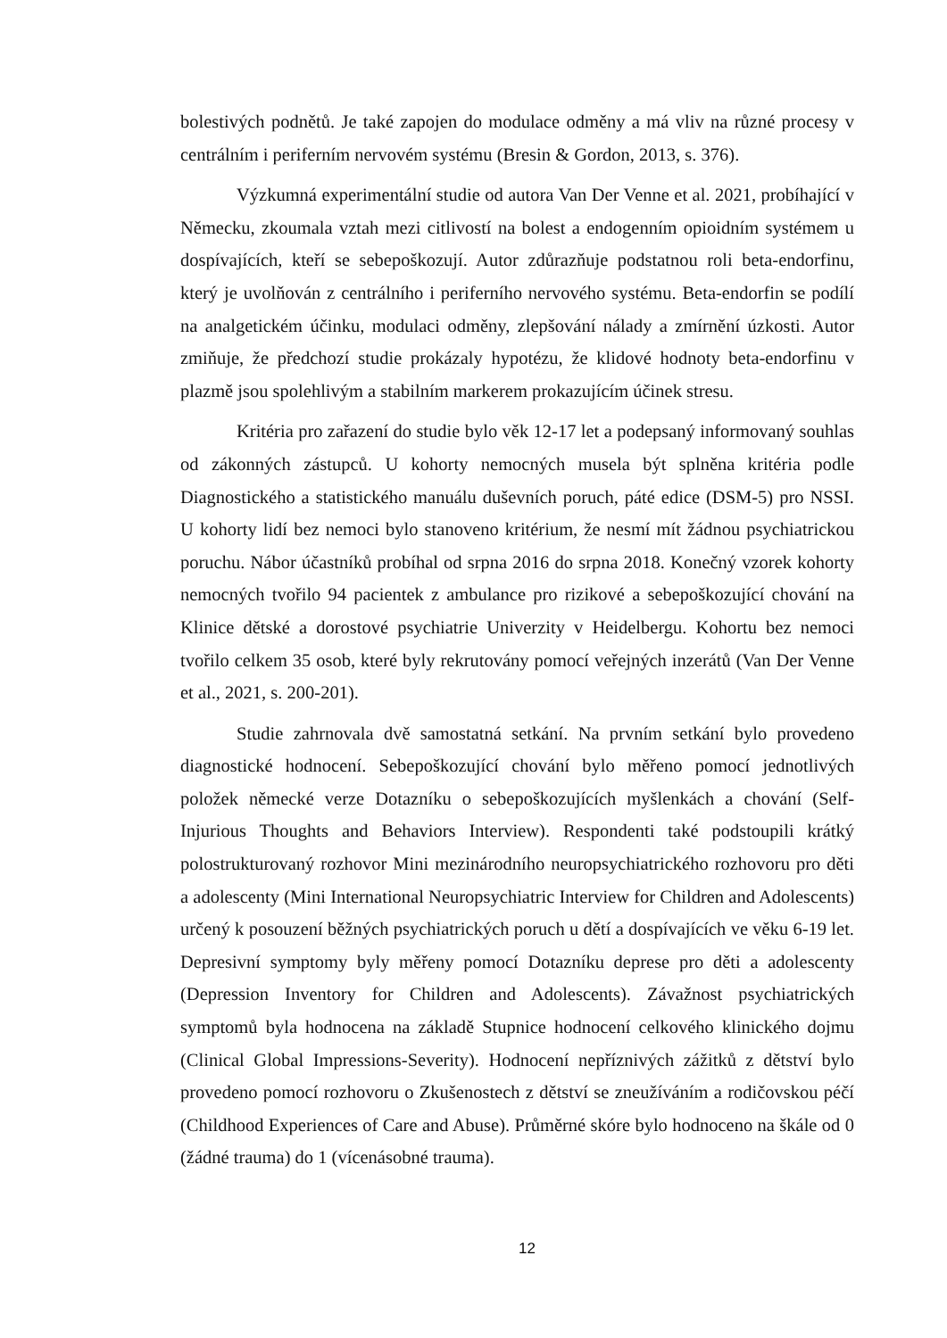bolestivých podnětů. Je také zapojen do modulace odměny a má vliv na různé procesy v centrálním i periferním nervovém systému (Bresin & Gordon, 2013, s. 376).
Výzkumná experimentální studie od autora Van Der Venne et al. 2021, probíhající v Německu, zkoumala vztah mezi citlivostí na bolest a endogenním opioidním systémem u dospívajících, kteří se sebepoškozují. Autor zdůrazňuje podstatnou roli beta-endorfinu, který je uvolňován z centrálního i periferního nervového systému. Beta-endorfin se podílí na analgetickém účinku, modulaci odměny, zlepšování nálady a zmírnění úzkosti. Autor zmiňuje, že předchozí studie prokázaly hypotézu, že klidové hodnoty beta-endorfinu v plazmě jsou spolehlivým a stabilním markerem prokazujícím účinek stresu.
Kritéria pro zařazení do studie bylo věk 12-17 let a podepsaný informovaný souhlas od zákonných zástupců. U kohorty nemocných musela být splněna kritéria podle Diagnostického a statistického manuálu duševních poruch, páté edice (DSM-5) pro NSSI. U kohorty lidí bez nemoci bylo stanoveno kritérium, že nesmí mít žádnou psychiatrickou poruchu. Nábor účastníků probíhal od srpna 2016 do srpna 2018. Konečný vzorek kohorty nemocných tvořilo 94 pacientek z ambulance pro rizikové a sebepoškozující chování na Klinice dětské a dorostové psychiatrie Univerzity v Heidelbergu. Kohortu bez nemoci tvořilo celkem 35 osob, které byly rekrutovány pomocí veřejných inzerátů (Van Der Venne et al., 2021, s. 200-201).
Studie zahrnovala dvě samostatná setkání. Na prvním setkání bylo provedeno diagnostické hodnocení. Sebepoškozující chování bylo měřeno pomocí jednotlivých položek německé verze Dotazníku o sebepoškozujících myšlenkách a chování (Self-Injurious Thoughts and Behaviors Interview). Respondenti také podstoupili krátký polostrukturovaný rozhovor Mini mezinárodního neuropsychiatrického rozhovoru pro děti a adolescenty (Mini International Neuropsychiatric Interview for Children and Adolescents) určený k posouzení běžných psychiatrických poruch u dětí a dospívajících ve věku 6-19 let. Depresivní symptomy byly měřeny pomocí Dotazníku deprese pro děti a adolescenty (Depression Inventory for Children and Adolescents). Závažnost psychiatrických symptomů byla hodnocena na základě Stupnice hodnocení celkového klinického dojmu (Clinical Global Impressions-Severity). Hodnocení nepříznivých zážitků z dětství bylo provedeno pomocí rozhovoru o Zkušenostech z dětství se zneužíváním a rodičovskou péčí (Childhood Experiences of Care and Abuse). Průměrné skóre bylo hodnoceno na škále od 0 (žádné trauma) do 1 (vícenásobné trauma).
12